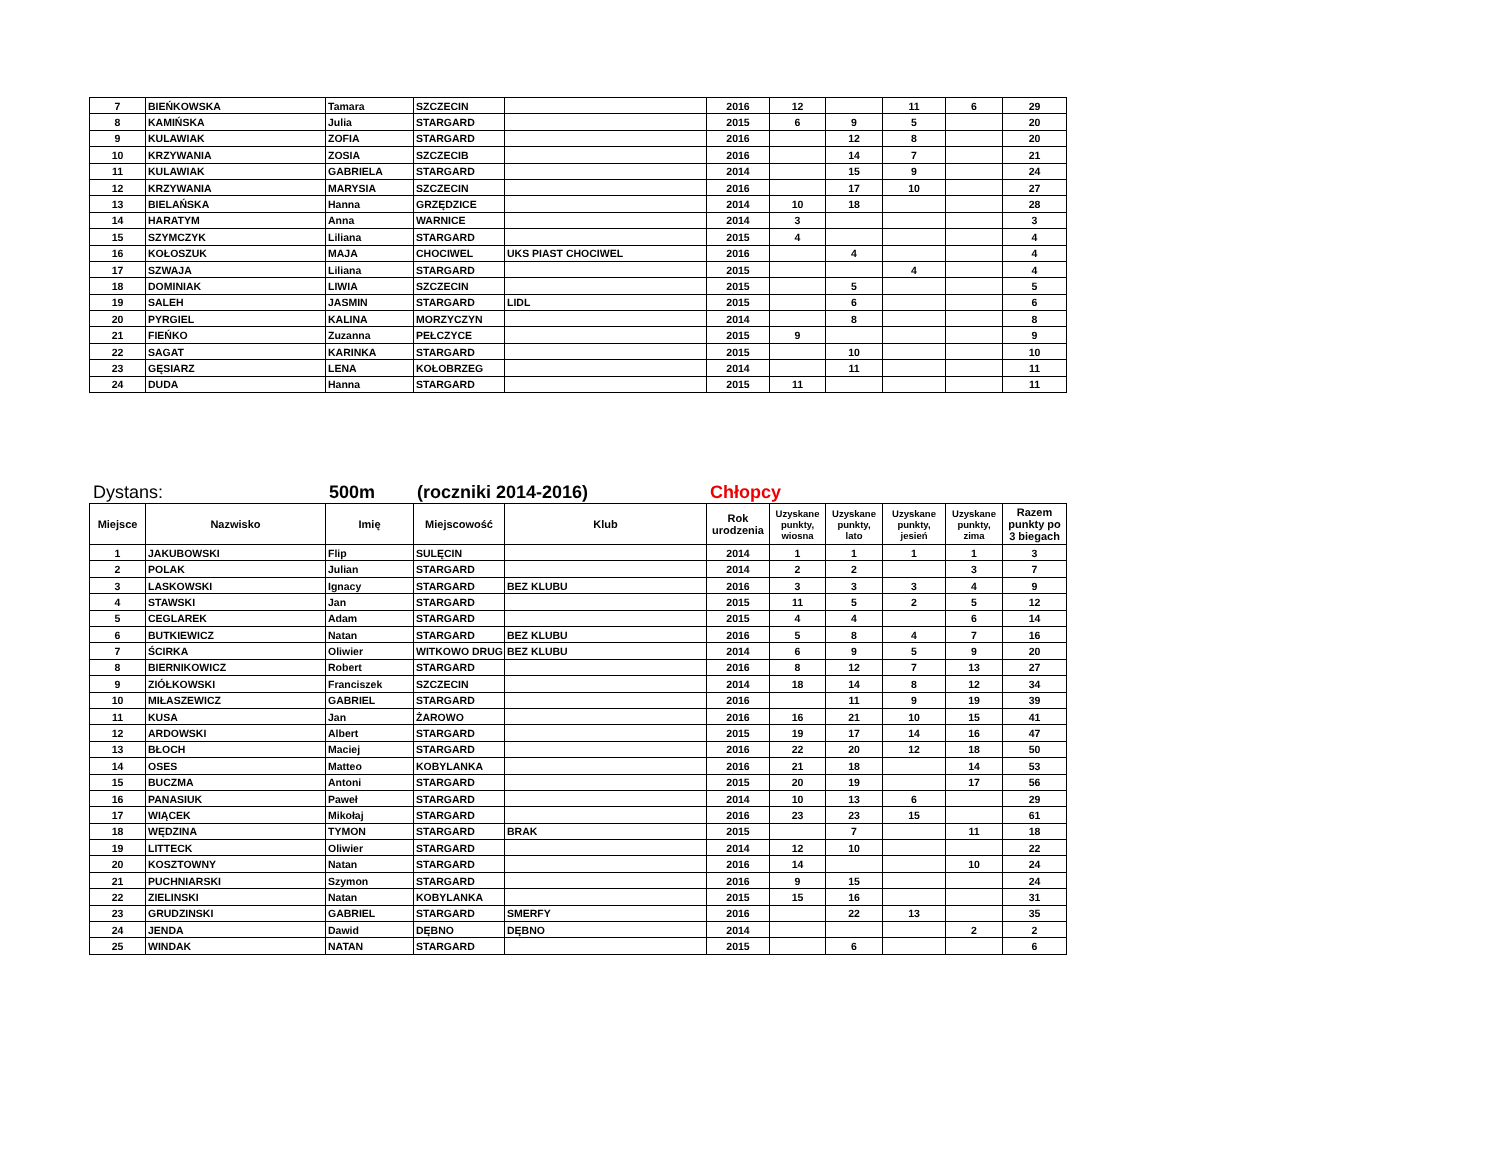| 7 | BIEŃKOWSKA | Tamara | SZCZECIN | | 2016 | 12 | | 11 | 6 | 29 |
| 8 | KAMIŃSKA | Julia | STARGARD | | 2015 | 6 | 9 | 5 | | 20 |
| 9 | KULAWIAK | ZOFIA | STARGARD | | 2016 | | 12 | 8 | | 20 |
| 10 | KRZYWANIA | ZOSIA | SZCZECIB | | 2016 | | 14 | 7 | | 21 |
| 11 | KULAWIAK | GABRIELA | STARGARD | | 2014 | | 15 | 9 | | 24 |
| 12 | KRZYWANIA | MARYSIA | SZCZECIN | | 2016 | | 17 | 10 | | 27 |
| 13 | BIELAŃSKA | Hanna | GRZĘDZICE | | 2014 | 10 | 18 | | | 28 |
| 14 | HARATYM | Anna | WARNICE | | 2014 | 3 | | | | 3 |
| 15 | SZYMCZYK | Liliana | STARGARD | | 2015 | 4 | | | | 4 |
| 16 | KOŁOSZUK | MAJA | CHOCIWEL | UKS PIAST CHOCIWEL | 2016 | | 4 | | | 4 |
| 17 | SZWAJA | Liliana | STARGARD | | 2015 | | | 4 | | 4 |
| 18 | DOMINIAK | LIWIA | SZCZECIN | | 2015 | | 5 | | | 5 |
| 19 | SALEH | JASMIN | STARGARD | LIDL | 2015 | | 6 | | | 6 |
| 20 | PYRGIEL | KALINA | MORZYCZYN | | 2014 | | 8 | | | 8 |
| 21 | FIEŃKO | Zuzanna | PEŁCZYCE | | 2015 | 9 | | | | 9 |
| 22 | SAGAT | KARINKA | STARGARD | | 2015 | | 10 | | | 10 |
| 23 | GĘSIARZ | LENA | KOŁOBRZEG | | 2014 | | 11 | | | 11 |
| 24 | DUDA | Hanna | STARGARD | | 2015 | 11 | | | | 11 |
Dystans: 500m (roczniki 2014-2016) Chłopcy
| Miejsce | Nazwisko | Imię | Miejscowość | Klub | Rok urodzenia | Uzyskane punkty, wiosna | Uzyskane punkty, lato | Uzyskane punkty, jesień | Uzyskane punkty, zima | Razem punkty po 3 biegach |
| --- | --- | --- | --- | --- | --- | --- | --- | --- | --- | --- |
| 1 | JAKUBOWSKI | Flip | SULĘCIN | | 2014 | 1 | 1 | 1 | 1 | 3 |
| 2 | POLAK | Julian | STARGARD | | 2014 | 2 | 2 | | 3 | 7 |
| 3 | LASKOWSKI | Ignacy | STARGARD | BEZ KLUBU | 2016 | 3 | 3 | 3 | 4 | 9 |
| 4 | STAWSKI | Jan | STARGARD | | 2015 | 11 | 5 | 2 | 5 | 12 |
| 5 | CEGLAREK | Adam | STARGARD | | 2015 | 4 | 4 | | 6 | 14 |
| 6 | BUTKIEWICZ | Natan | STARGARD | BEZ KLUBU | 2016 | 5 | 8 | 4 | 7 | 16 |
| 7 | ŚCIRKA | Oliwier | WITKOWO DRUG | BEZ KLUBU | 2014 | 6 | 9 | 5 | 9 | 20 |
| 8 | BIERNIKOWICZ | Robert | STARGARD | | 2016 | 8 | 12 | 7 | 13 | 27 |
| 9 | ZIÓŁKOWSKI | Franciszek | SZCZECIN | | 2014 | 18 | 14 | 8 | 12 | 34 |
| 10 | MIŁASZEWICZ | GABRIEL | STARGARD | | 2016 | | 11 | 9 | 19 | 39 |
| 11 | KUSA | Jan | ŻAROWO | | 2016 | 16 | 21 | 10 | 15 | 41 |
| 12 | ARDOWSKI | Albert | STARGARD | | 2015 | 19 | 17 | 14 | 16 | 47 |
| 13 | BŁOCH | Maciej | STARGARD | | 2016 | 22 | 20 | 12 | 18 | 50 |
| 14 | OSES | Matteo | KOBYLANKA | | 2016 | 21 | 18 | | 14 | 53 |
| 15 | BUCZMA | Antoni | STARGARD | | 2015 | 20 | 19 | | 17 | 56 |
| 16 | PANASIUK | Paweł | STARGARD | | 2014 | 10 | 13 | 6 | | 29 |
| 17 | WIĄCEK | Mikołaj | STARGARD | | 2016 | 23 | 23 | 15 | | 61 |
| 18 | WĘDZINA | TYMON | STARGARD | BRAK | 2015 | | 7 | | 11 | 18 |
| 19 | LITTECK | Oliwier | STARGARD | | 2014 | 12 | 10 | | | 22 |
| 20 | KOSZTOWNY | Natan | STARGARD | | 2016 | 14 | | | 10 | 24 |
| 21 | PUCHNIARSKI | Szymon | STARGARD | | 2016 | 9 | 15 | | | 24 |
| 22 | ZIELINSKI | Natan | KOBYLANKA | | 2015 | 15 | 16 | | | 31 |
| 23 | GRUDZINSKI | GABRIEL | STARGARD | SMERFY | 2016 | | 22 | 13 | | 35 |
| 24 | JENDA | Dawid | DĘBNO | DĘBNO | 2014 | | | | 2 | 2 |
| 25 | WINDAK | NATAN | STARGARD | | 2015 | | 6 | | | 6 |